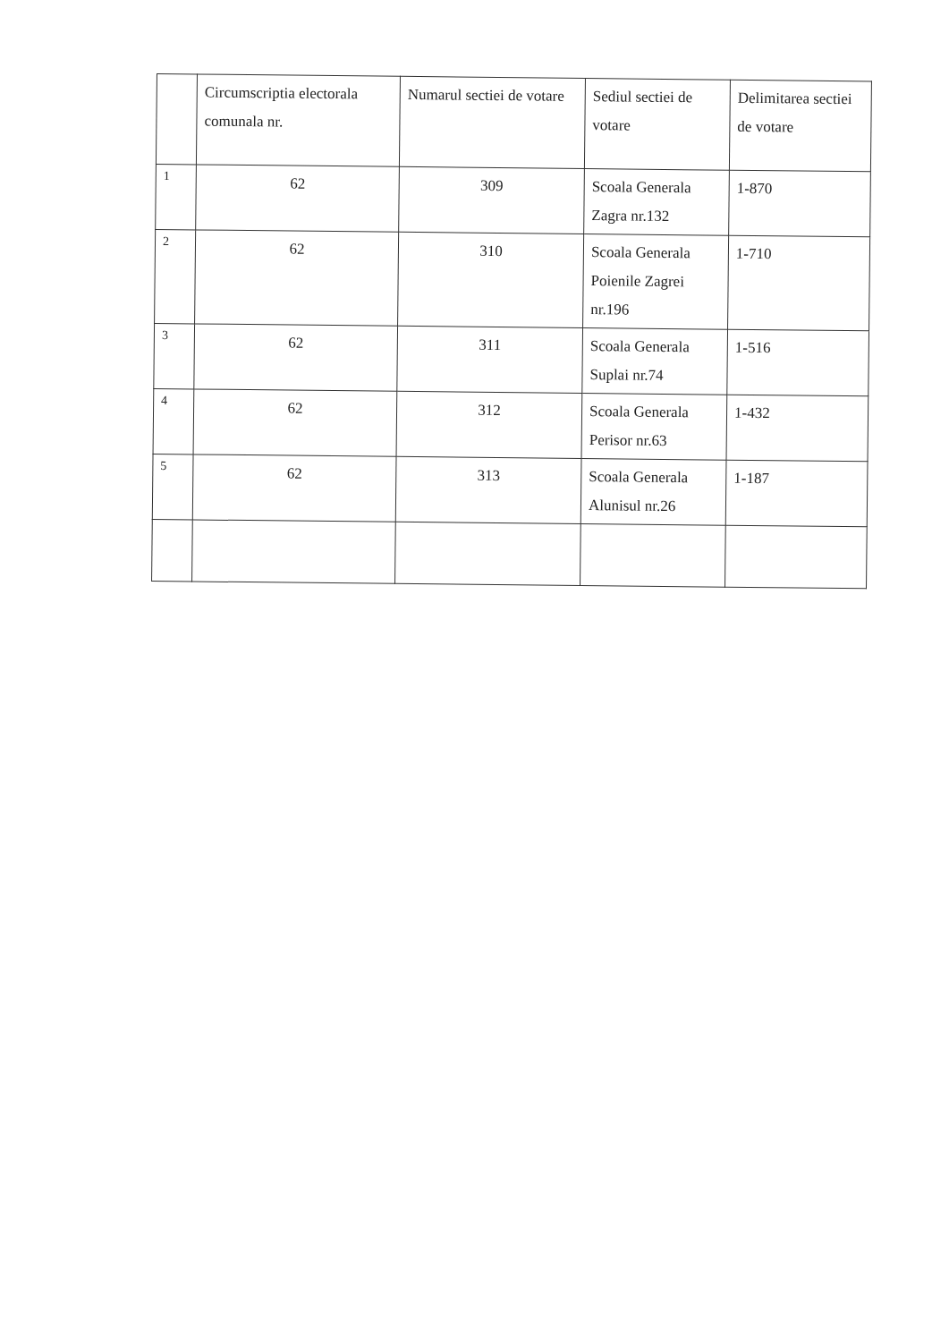| | Circumscriptia electorala comunala nr. | Numarul sectiei de votare | Sediul sectiei de votare | Delimitarea sectiei de votare |
| --- | --- | --- | --- | --- |
| 1 | 62 | 309 | Scoala Generala Zagra nr.132 | 1-870 |
| 2 | 62 | 310 | Scoala Generala Poienile Zagrei nr.196 | 1-710 |
| 3 | 62 | 311 | Scoala Generala Suplai nr.74 | 1-516 |
| 4 | 62 | 312 | Scoala Generala Perisor nr.63 | 1-432 |
| 5 | 62 | 313 | Scoala Generala Alunisul nr.26 | 1-187 |